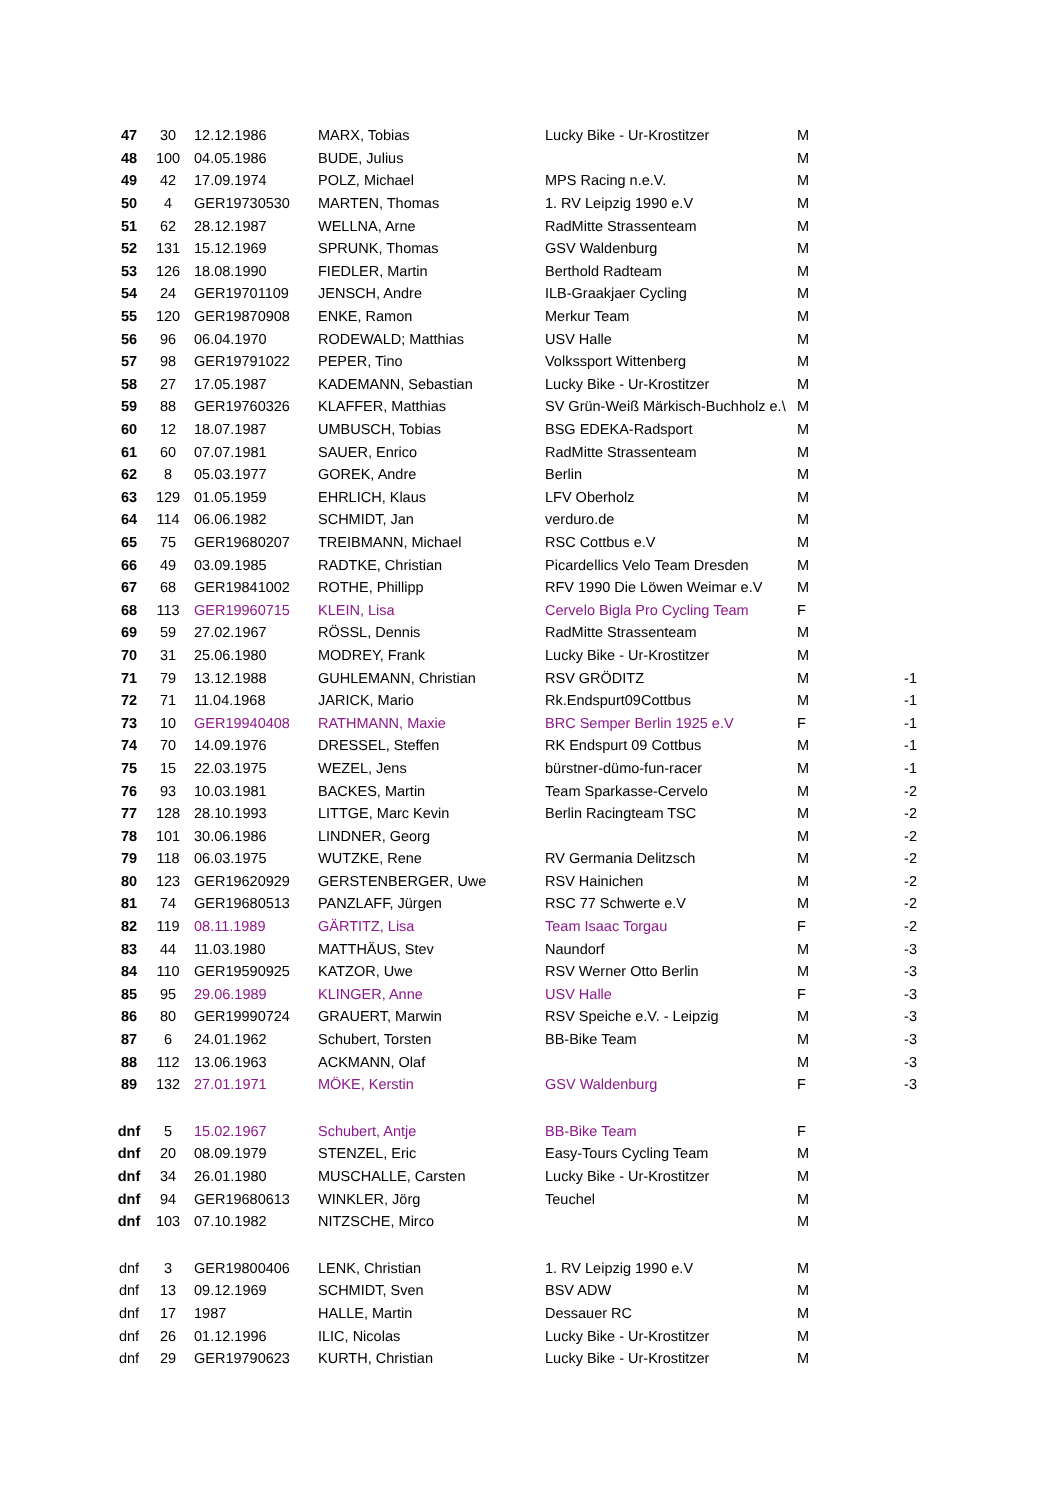| 47 | 30 | 12.12.1986 | MARX, Tobias | Lucky Bike - Ur-Krostitzer | M | |
| 48 | 100 | 04.05.1986 | BUDE, Julius | | M | |
| 49 | 42 | 17.09.1974 | POLZ, Michael | MPS Racing n.e.V. | M | |
| 50 | 4 | GER19730530 | MARTEN, Thomas | 1. RV Leipzig 1990 e.V | M | |
| 51 | 62 | 28.12.1987 | WELLNA, Arne | RadMitte Strassenteam | M | |
| 52 | 131 | 15.12.1969 | SPRUNK, Thomas | GSV Waldenburg | M | |
| 53 | 126 | 18.08.1990 | FIEDLER, Martin | Berthold Radteam | M | |
| 54 | 24 | GER19701109 | JENSCH, Andre | ILB-Graakjaer Cycling | M | |
| 55 | 120 | GER19870908 | ENKE, Ramon | Merkur Team | M | |
| 56 | 96 | 06.04.1970 | RODEWALD; Matthias | USV Halle | M | |
| 57 | 98 | GER19791022 | PEPER, Tino | Volkssport Wittenberg | M | |
| 58 | 27 | 17.05.1987 | KADEMANN, Sebastian | Lucky Bike - Ur-Krostitzer | M | |
| 59 | 88 | GER19760326 | KLAFFER, Matthias | SV Grün-Weiß Märkisch-Buchholz e.\ | M | |
| 60 | 12 | 18.07.1987 | UMBUSCH, Tobias | BSG EDEKA-Radsport | M | |
| 61 | 60 | 07.07.1981 | SAUER, Enrico | RadMitte Strassenteam | M | |
| 62 | 8 | 05.03.1977 | GOREK, Andre | Berlin | M | |
| 63 | 129 | 01.05.1959 | EHRLICH, Klaus | LFV Oberholz | M | |
| 64 | 114 | 06.06.1982 | SCHMIDT, Jan | verduro.de | M | |
| 65 | 75 | GER19680207 | TREIBMANN, Michael | RSC Cottbus e.V | M | |
| 66 | 49 | 03.09.1985 | RADTKE, Christian | Picardellics Velo Team Dresden | M | |
| 67 | 68 | GER19841002 | ROTHE, Phillipp | RFV 1990 Die Löwen Weimar e.V | M | |
| 68 | 113 | GER19960715 | KLEIN, Lisa | Cervelo Bigla Pro Cycling Team | F | |
| 69 | 59 | 27.02.1967 | RÖSSL, Dennis | RadMitte Strassenteam | M | |
| 70 | 31 | 25.06.1980 | MODREY, Frank | Lucky Bike - Ur-Krostitzer | M | |
| 71 | 79 | 13.12.1988 | GUHLEMANN, Christian | RSV GRÖDITZ | M | -1 |
| 72 | 71 | 11.04.1968 | JARICK, Mario | Rk.Endspurt09Cottbus | M | -1 |
| 73 | 10 | GER19940408 | RATHMANN, Maxie | BRC Semper Berlin 1925 e.V | F | -1 |
| 74 | 70 | 14.09.1976 | DRESSEL, Steffen | RK Endspurt 09 Cottbus | M | -1 |
| 75 | 15 | 22.03.1975 | WEZEL, Jens | bürstner-dümo-fun-racer | M | -1 |
| 76 | 93 | 10.03.1981 | BACKES, Martin | Team Sparkasse-Cervelo | M | -2 |
| 77 | 128 | 28.10.1993 | LITTGE, Marc Kevin | Berlin Racingteam TSC | M | -2 |
| 78 | 101 | 30.06.1986 | LINDNER, Georg | | M | -2 |
| 79 | 118 | 06.03.1975 | WUTZKE, Rene | RV Germania Delitzsch | M | -2 |
| 80 | 123 | GER19620929 | GERSTENBERGER, Uwe | RSV Hainichen | M | -2 |
| 81 | 74 | GER19680513 | PANZLAFF, Jürgen | RSC 77 Schwerte e.V | M | -2 |
| 82 | 119 | 08.11.1989 | GÄRTITZ, Lisa | Team Isaac Torgau | F | -2 |
| 83 | 44 | 11.03.1980 | MATTHÄUS, Stev | Naundorf | M | -3 |
| 84 | 110 | GER19590925 | KATZOR, Uwe | RSV Werner Otto Berlin | M | -3 |
| 85 | 95 | 29.06.1989 | KLINGER, Anne | USV Halle | F | -3 |
| 86 | 80 | GER19990724 | GRAUERT, Marwin | RSV Speiche e.V. - Leipzig | M | -3 |
| 87 | 6 | 24.01.1962 | Schubert, Torsten | BB-Bike Team | M | -3 |
| 88 | 112 | 13.06.1963 | ACKMANN, Olaf | | M | -3 |
| 89 | 132 | 27.01.1971 | MÖKE, Kerstin | GSV Waldenburg | F | -3 |
| dnf | 5 | 15.02.1967 | Schubert, Antje | BB-Bike Team | F | |
| dnf | 20 | 08.09.1979 | STENZEL, Eric | Easy-Tours Cycling Team | M | |
| dnf | 34 | 26.01.1980 | MUSCHALLE, Carsten | Lucky Bike - Ur-Krostitzer | M | |
| dnf | 94 | GER19680613 | WINKLER, Jörg | Teuchel | M | |
| dnf | 103 | 07.10.1982 | NITZSCHE, Mirco | | M | |
| dnf | 3 | GER19800406 | LENK, Christian | 1. RV Leipzig 1990 e.V | M | |
| dnf | 13 | 09.12.1969 | SCHMIDT, Sven | BSV ADW | M | |
| dnf | 17 | 1987 | HALLE, Martin | Dessauer RC | M | |
| dnf | 26 | 01.12.1996 | ILIC, Nicolas | Lucky Bike - Ur-Krostitzer | M | |
| dnf | 29 | GER19790623 | KURTH, Christian | Lucky Bike - Ur-Krostitzer | M | |